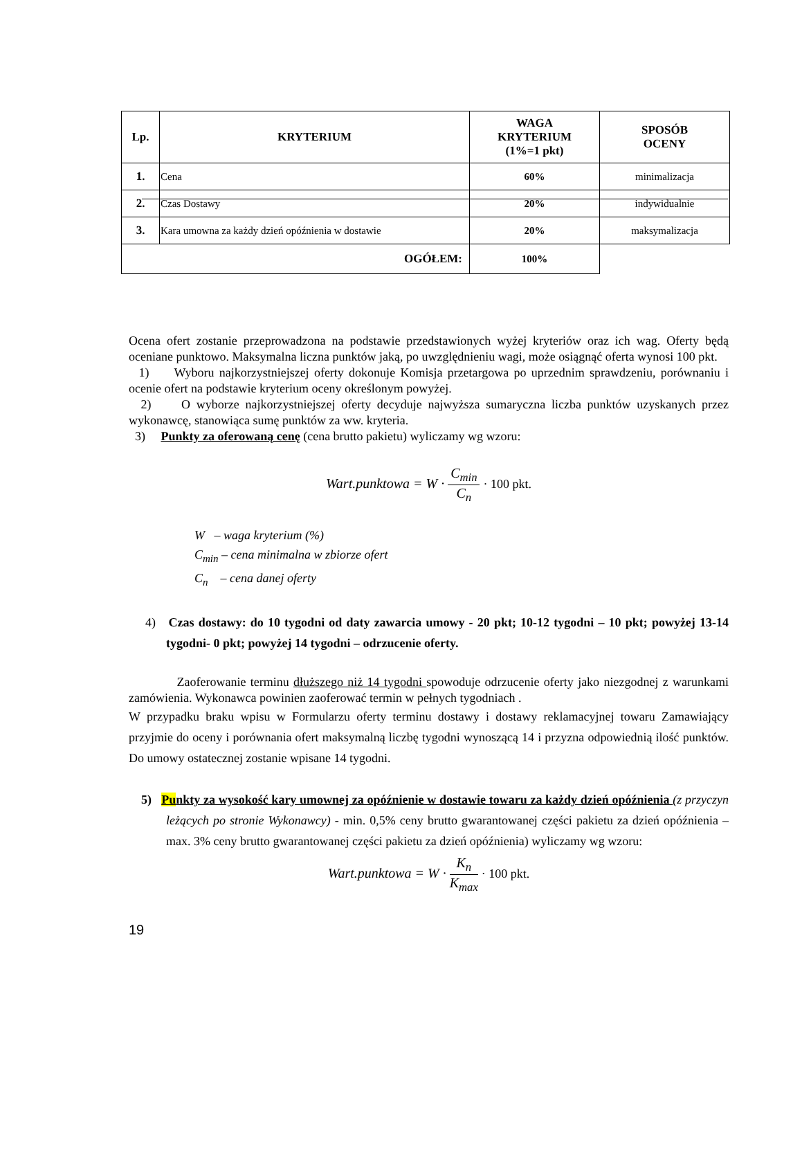| Lp. | KRYTERIUM | WAGA KRYTERIUM (1%=1 pkt) | SPOSÓB OCENY |
| --- | --- | --- | --- |
| 1. | Cena | 60% | minimalizacja |
| 2. | Czas Dostawy | 20% | indywidualnie |
| 3. | Kara umowna za każdy dzień opóźnienia w dostawie | 20% | maksymalizacja |
| OGÓŁEM: | | 100% | |
Ocena ofert zostanie przeprowadzona na podstawie przedstawionych wyżej kryteriów oraz ich wag. Oferty będą oceniane punktowo. Maksymalna liczna punktów jaką, po uwzględnieniu wagi, może osiągnąć oferta wynosi 100 pkt.
1) Wyboru najkorzystniejszej oferty dokonuje Komisja przetargowa po uprzednim sprawdzeniu, porównaniu i ocenie ofert na podstawie kryterium oceny określonym powyżej.
2) O wyborze najkorzystniejszej oferty decyduje najwyższa sumaryczna liczba punktów uzyskanych przez wykonawcę, stanowiąca sumę punktów za ww. kryteria.
3) Punkty za oferowaną cenę (cena brutto pakietu) wyliczamy wg wzoru:
Wart.punktowa = W · C<sub>min</sub> C<sub>n</sub> · 100 pkt.
W – waga kryterium (%)
C<sub>min</sub> – cena minimalna w zbiorze ofert
C<sub>n</sub> – cena danej oferty
4) Czas dostawy: do 10 tygodni od daty zawarcia umowy - 20 pkt; 10-12 tygodni – 10 pkt; powyżej 13-14 tygodni- 0 pkt; powyżej 14 tygodni – odrzucenie oferty.
Zaoferowanie terminu dłuższego niż 14 tygodni spowoduje odrzucenie oferty jako niezgodnej z warunkami zamówienia. Wykonawca powinien zaoferować termin w pełnych tygodniach .
W przypadku braku wpisu w Formularzu oferty terminu dostawy i dostawy reklamacyjnej towaru Zamawiający przyjmie do oceny i porównania ofert maksymalną liczbę tygodni wynoszącą 14 i przyzna odpowiednią ilość punktów. Do umowy ostatecznej zostanie wpisane 14 tygodni.
5) Punkty za wysokość kary umownej za opóźnienie w dostawie towaru za każdy dzień opóźnienia (z przyczyn leżących po stronie Wykonawcy) - min. 0,5% ceny brutto gwarantowanej części pakietu za dzień opóźnienia – max. 3% ceny brutto gwarantowanej części pakietu za dzień opóźnienia) wyliczamy wg wzoru:
Wart.punktowa = W · K<sub>n</sub> K<sub>max</sub> · 100 pkt.
19